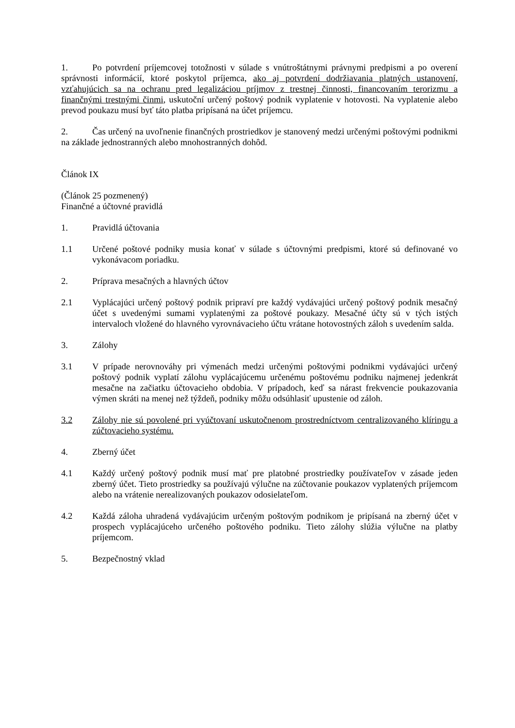1. Po potvrdení príjemcovej totožnosti v súlade s vnútroštátnymi právnymi predpismi a po overení správnosti informácií, ktoré poskytol príjemca, ako aj potvrdení dodržiavania platných ustanovení, vzťahujúcich sa na ochranu pred legalizáciou príjmov z trestnej činnosti, financovaním terorizmu a finančnými trestnými činmi, uskutoční určený poštový podnik vyplatenie v hotovosti. Na vyplatenie alebo prevod poukazu musí byť táto platba pripísaná na účet príjemcu.
2. Čas určený na uvoľnenie finančných prostriedkov je stanovený medzi určenými poštovými podnikmi na základe jednostranných alebo mnohostranných dohôd.
Článok IX
(Článok 25 pozmenený)
Finančné a účtovné pravidlá
1. Pravidlá účtovania
1.1 Určené poštové podniky musia konať v súlade s účtovnými predpismi, ktoré sú definované vo vykonávacom poriadku.
2. Príprava mesačných a hlavných účtov
2.1 Vyplácajúci určený poštový podnik pripraví pre každý vydávajúci určený poštový podnik mesačný účet s uvedenými sumami vyplatenými za poštové poukazy. Mesačné účty sú v tých istých intervaloch vložené do hlavného vyrovnávacieho účtu vrátane hotovostných záloh s uvedením salda.
3. Zálohy
3.1 V prípade nerovnováhy pri výmenách medzi určenými poštovými podnikmi vydávajúci určený poštový podnik vyplatí zálohu vyplácajúcemu určenému poštovému podniku najmenej jedenkrát mesačne na začiatku účtovacieho obdobia. V prípadoch, keď sa nárast frekvencie poukazovania výmen skráti na menej než týždeň, podniky môžu odsúhlasiť upustenie od záloh.
3.2 Zálohy nie sú povolené pri vyúčtovaní uskutočnenom prostredníctvom centralizovaného klíringu a zúčtovacieho systému.
4. Zberný účet
4.1 Každý určený poštový podnik musí mať pre platobné prostriedky používateľov v zásade jeden zberný účet. Tieto prostriedky sa používajú výlučne na zúčtovanie poukazov vyplatených príjemcom alebo na vrátenie nerealizovaných poukazov odosielateľom.
4.2 Každá záloha uhradená vydávajúcim určeným poštovým podnikom je pripísaná na zberný účet v prospech vyplácajúceho určeného poštového podniku. Tieto zálohy slúžia výlučne na platby príjemcom.
5. Bezpečnostný vklad